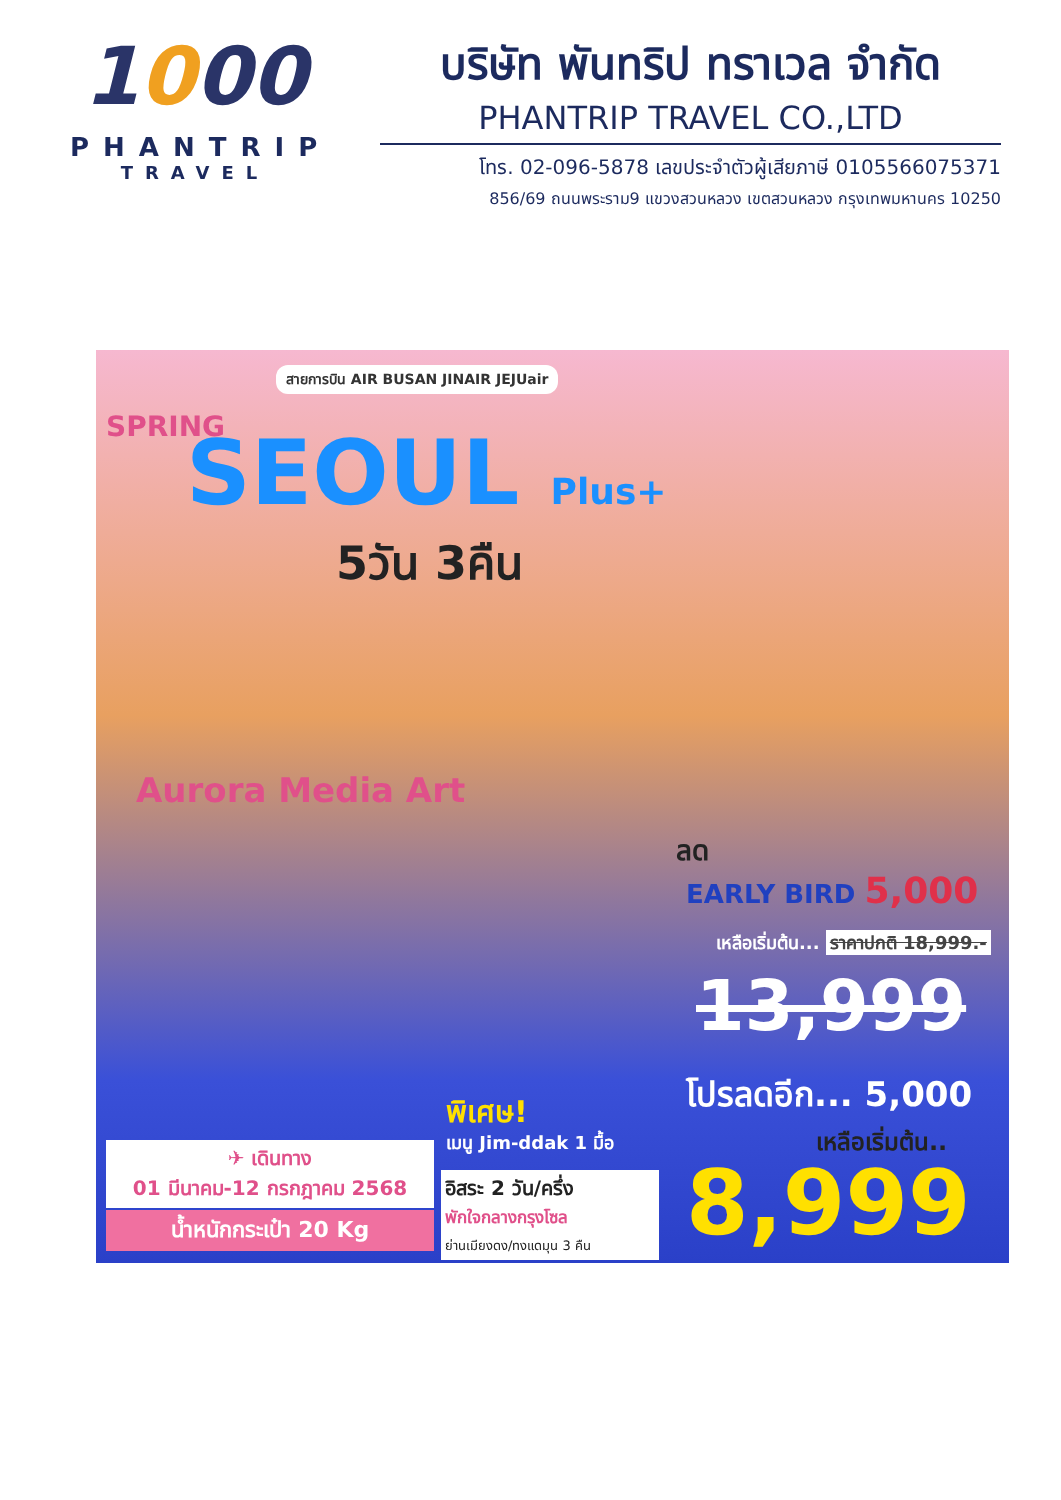1000
PHANTRIP
TRAVEL
บริษัท พันทริป ทราเวล จำกัด
PHANTRIP TRAVEL CO.,LTD
โทร. 02-096-5878 เลขประจำตัวผู้เสียภาษี 0105566075371
856/69 ถนนพระราม9 แขวงสวนหลวง เขตสวนหลวง กรุงเทพมหานคร 10250
สายการบิน AIR BUSAN JINAIR JEJUair
SPRING SEOUL Plus+
5วัน 3คืน
Aurora Media Art
ลด
EARLY BIRD 5,000
เหลือเริ่มต้น... ราคาปกติ 18,999.-
13,999
โปรลดอีก... 5,000
เหลือเริ่มต้น..
8,999
พิเศษ!
เมนู Jim-ddak 1 มื้อ
✈ เดินทาง
01 มีนาคม-12 กรกฎาคม 2568
น้ำหนักกระเป๋า 20 Kg
อิสระ 2 วัน/ครึ่ง
พักใจกลางกรุงโซล
ย่านเมียงดง/ทงแดมุน 3 คืน